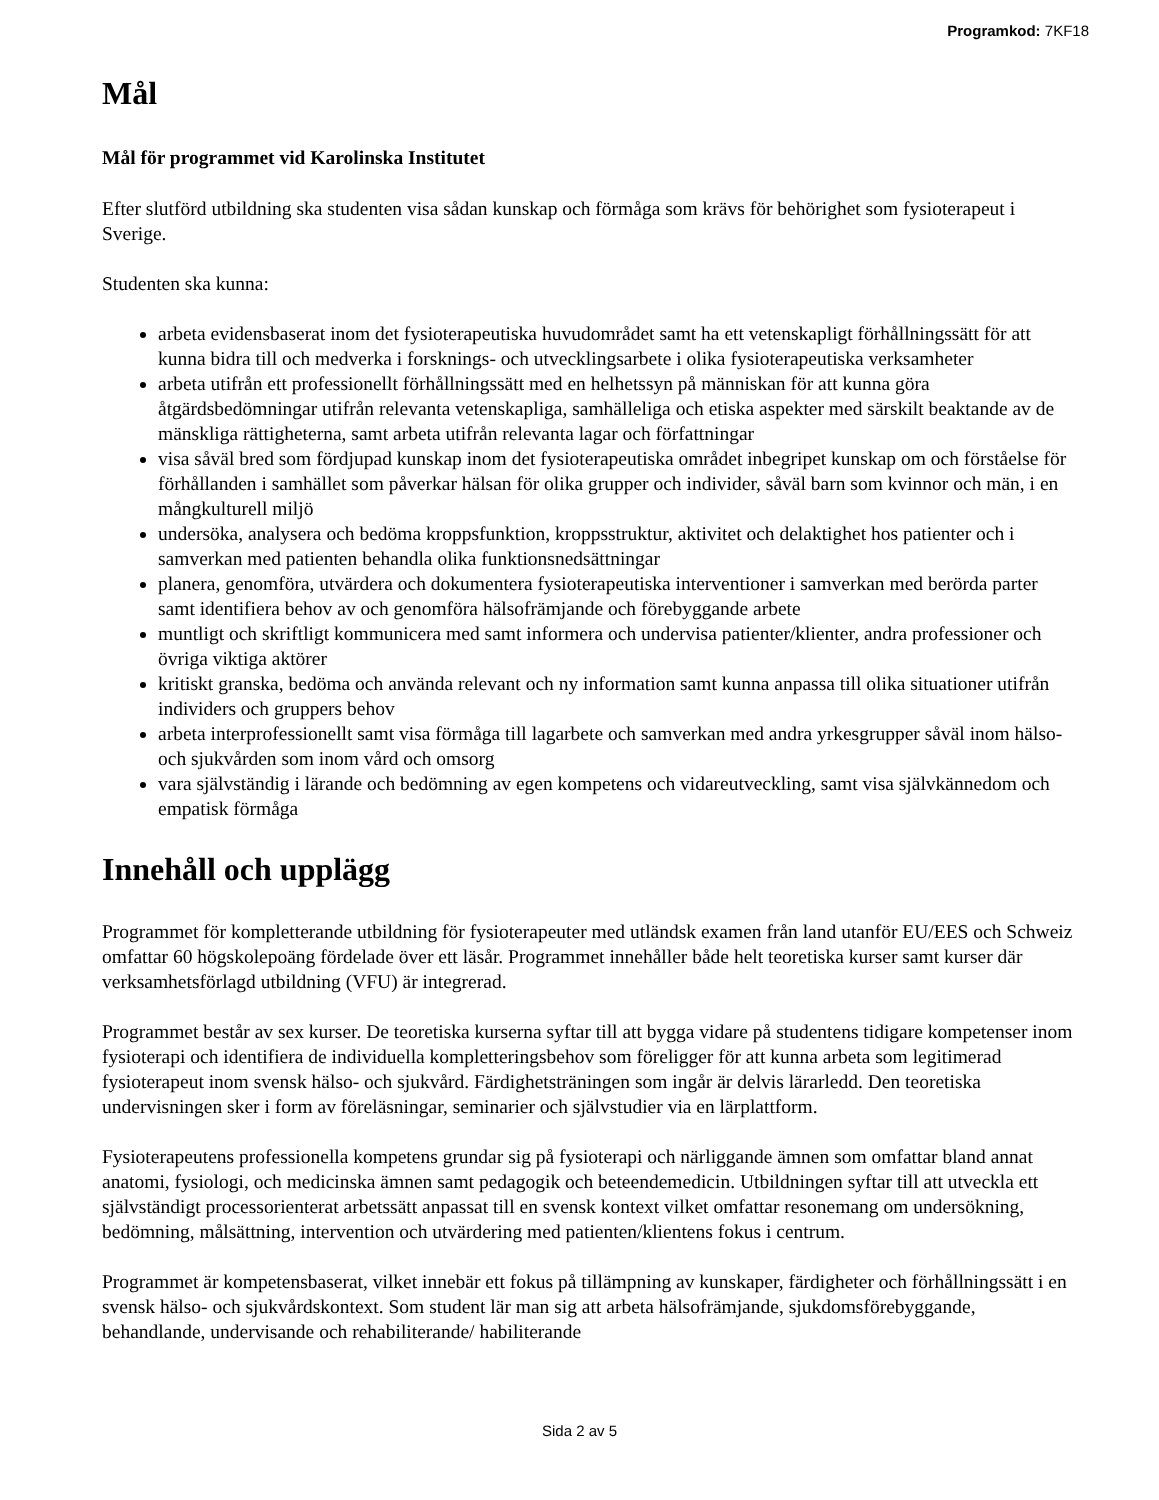Programkod: 7KF18
Mål
Mål för programmet vid Karolinska Institutet
Efter slutförd utbildning ska studenten visa sådan kunskap och förmåga som krävs för behörighet som fysioterapeut i Sverige.
Studenten ska kunna:
arbeta evidensbaserat inom det fysioterapeutiska huvudområdet samt ha ett vetenskapligt förhållningssätt för att kunna bidra till och medverka i forsknings- och utvecklingsarbete i olika fysioterapeutiska verksamheter
arbeta utifrån ett professionellt förhållningssätt med en helhetssyn på människan för att kunna göra åtgärdsbedömningar utifrån relevanta vetenskapliga, samhälleliga och etiska aspekter med särskilt beaktande av de mänskliga rättigheterna, samt arbeta utifrån relevanta lagar och författningar
visa såväl bred som fördjupad kunskap inom det fysioterapeutiska området inbegripet kunskap om och förståelse för förhållanden i samhället som påverkar hälsan för olika grupper och individer, såväl barn som kvinnor och män, i en mångkulturell miljö
undersöka, analysera och bedöma kroppsfunktion, kroppsstruktur, aktivitet och delaktighet hos patienter och i samverkan med patienten behandla olika funktionsnedsättningar
planera, genomföra, utvärdera och dokumentera fysioterapeutiska interventioner i samverkan med berörda parter samt identifiera behov av och genomföra hälsofrämjande och förebyggande arbete
muntligt och skriftligt kommunicera med samt informera och undervisa patienter/klienter, andra professioner och övriga viktiga aktörer
kritiskt granska, bedöma och använda relevant och ny information samt kunna anpassa till olika situationer utifrån individers och gruppers behov
arbeta interprofessionellt samt visa förmåga till lagarbete och samverkan med andra yrkesgrupper såväl inom hälso- och sjukvården som inom vård och omsorg
vara självständig i lärande och bedömning av egen kompetens och vidareutveckling, samt visa självkännedom och empatisk förmåga
Innehåll och upplägg
Programmet för kompletterande utbildning för fysioterapeuter med utländsk examen från land utanför EU/EES och Schweiz omfattar 60 högskolepoäng fördelade över ett läsår. Programmet innehåller både helt teoretiska kurser samt kurser där verksamhetsförlagd utbildning (VFU) är integrerad.
Programmet består av sex kurser. De teoretiska kurserna syftar till att bygga vidare på studentens tidigare kompetenser inom fysioterapi och identifiera de individuella kompletteringsbehov som föreligger för att kunna arbeta som legitimerad fysioterapeut inom svensk hälso- och sjukvård. Färdighetsträningen som ingår är delvis lärarledd. Den teoretiska undervisningen sker i form av föreläsningar, seminarier och självstudier via en lärplattform.
Fysioterapeutens professionella kompetens grundar sig på fysioterapi och närliggande ämnen som omfattar bland annat anatomi, fysiologi, och medicinska ämnen samt pedagogik och beteendemedicin. Utbildningen syftar till att utveckla ett självständigt processorienterat arbetssätt anpassat till en svensk kontext vilket omfattar resonemang om undersökning, bedömning, målsättning, intervention och utvärdering med patienten/klientens fokus i centrum.
Programmet är kompetensbaserat, vilket innebär ett fokus på tillämpning av kunskaper, färdigheter och förhållningssätt i en svensk hälso- och sjukvårdskontext. Som student lär man sig att arbeta hälsofrämjande, sjukdomsförebyggande, behandlande, undervisande och rehabiliterande/ habiliterande
Sida 2 av 5